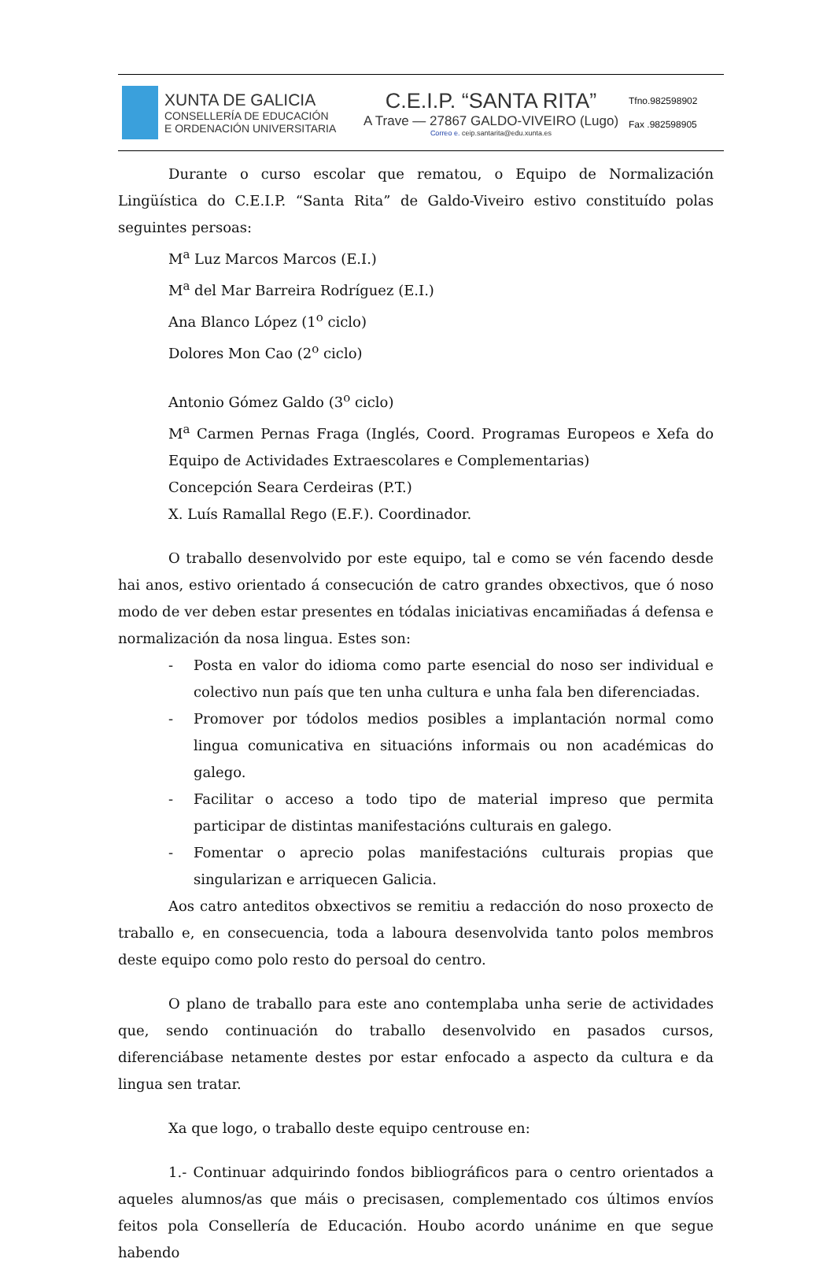XUNTA DE GALICIA
CONSELLERÍA DE EDUCACIÓN
E ORDENACIÓN UNIVERSITARIA
C.E.I.P. “SANTA RITA”
A Trave — 27867 GALDO-VIVEIRO (Lugo)
Correo e. ceip.santarita@edu.xunta.es
Tfno.982598902
Fax .982598905
Durante o curso escolar que rematou, o Equipo de Normalización Lingüística do C.E.I.P. “Santa Rita” de Galdo-Viveiro estivo constituído polas seguintes persoas:
M<sup>a</sup> Luz Marcos Marcos (E.I.)
M<sup>a</sup> del Mar Barreira Rodríguez (E.I.)
Ana Blanco López (1<sup>o</sup> ciclo)
Dolores Mon Cao (2<sup>o</sup> ciclo)
Antonio Gómez Galdo (3<sup>o</sup> ciclo)
M<sup>a</sup> Carmen Pernas Fraga (Inglés, Coord. Programas Europeos e Xefa do Equipo de Actividades Extraescolares e Complementarias)
Concepción Seara Cerdeiras (P.T.)
X. Luís Ramallal Rego (E.F.). Coordinador.
O traballo desenvolvido por este equipo, tal e como se vén facendo desde hai anos, estivo orientado á consecución de catro grandes obxectivos, que ó noso modo de ver deben estar presentes en tódalas iniciativas encamiñadas á defensa e normalización da nosa lingua. Estes son:
- Posta en valor do idioma como parte esencial do noso ser individual e colectivo nun país que ten unha cultura e unha fala ben diferenciadas.
- Promover por tódolos medios posibles a implantación normal como lingua comunicativa en situacións informais ou non académicas do galego.
- Facilitar o acceso a todo tipo de material impreso que permita participar de distintas manifestacións culturais en galego.
- Fomentar o aprecio polas manifestacións culturais propias que singularizan e arriquecen Galicia.
Aos catro anteditos obxectivos se remitiu a redacción do noso proxecto de traballo e, en consecuencia, toda a laboura desenvolvida tanto polos membros deste equipo como polo resto do persoal do centro.
O plano de traballo para este ano contemplaba unha serie de actividades que, sendo continuación do traballo desenvolvido en pasados cursos, diferenciábase netamente destes por estar enfocado a aspecto da cultura e da lingua sen tratar.
Xa que logo, o traballo deste equipo centrouse en:
1.- Continuar adquirindo fondos bibliográficos para o centro orientados a aqueles alumnos/as que máis o precisasen, complementado cos últimos envíos feitos pola Consellería de Educación. Houbo acordo unánime en que segue habendo